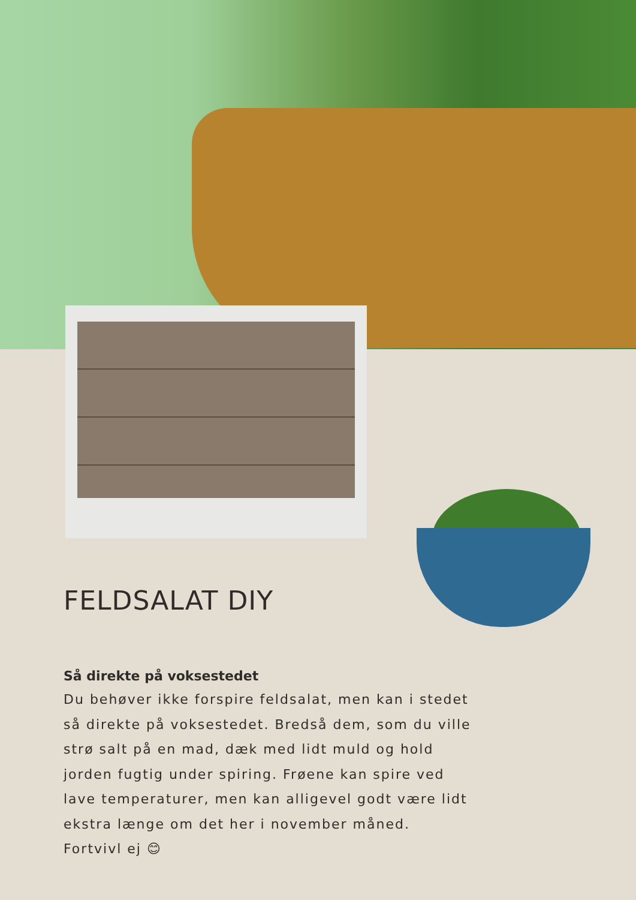FELDSALAT DIY
Så direkte på voksestedet
Du behøver ikke forspire feldsalat, men kan i stedet så direkte på voksestedet. Bredså dem, som du ville strø salt på en mad, dæk med lidt muld og hold jorden fugtig under spiring. Frøene kan spire ved lave temperaturer, men kan alligevel godt være lidt ekstra længe om det her i november måned. Fortvivl ej 😊